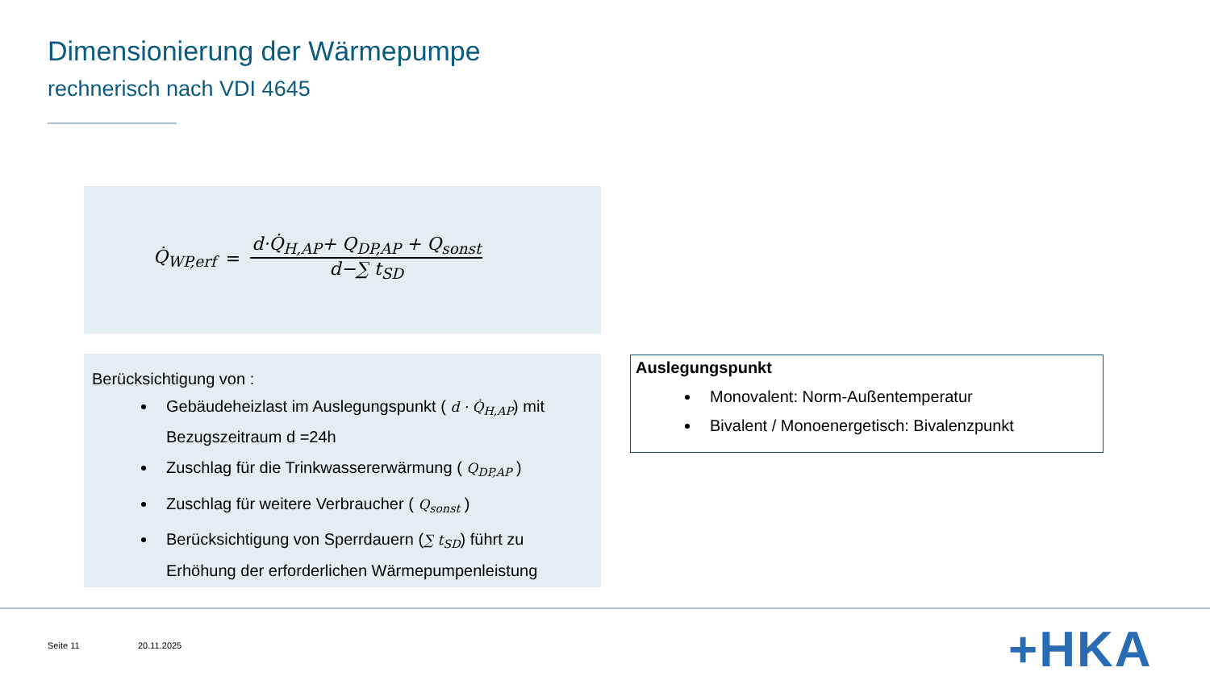Dimensionierung der Wärmepumpe
rechnerisch nach VDI 4645
Q̇<sub>WP,erf</sub> = d·Q̇<sub>H,AP</sub>+ Q<sub>DP,AP</sub> + Q<sub>sonst</sub> d−∑ t<sub>SD</sub>
Berücksichtigung von :
Gebäudeheizlast im Auslegungspunkt ( d · Q̇<sub>H,AP</sub>) mit Bezugszeitraum d =24h
Zuschlag für die Trinkwassererwärmung ( Q<sub>DP,AP</sub> )
Zuschlag für weitere Verbraucher ( Q<sub>sonst</sub> )
Berücksichtigung von Sperrdauern (∑ t<sub>SD</sub>) führt zu Erhöhung der erforderlichen Wärmepumpenleistung
Auslegungspunkt
Monovalent: Norm-Außentemperatur
Bivalent / Monoenergetisch: Bivalenzpunkt
Seite 11 20.11.2025 +HKA